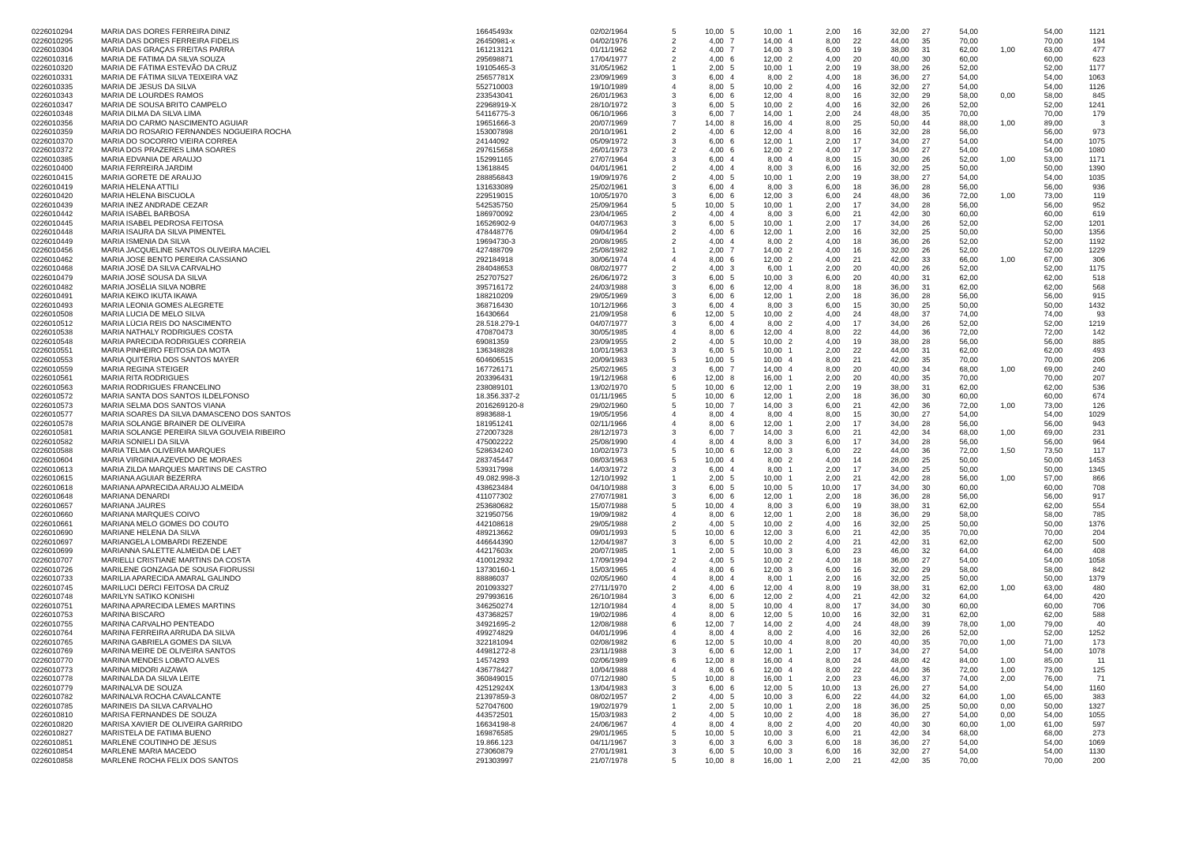| 0226010294 | MARIA DAS DORES FERREIRA DINIZ | 16645493x | 02/02/1964 | 5 | 10,00 | 5 | 10,00 | 1 | 2,00 | 16 | 32,00 | 27 | 54,00 | | 54,00 | 1121 |
| 0226010295 | MARIA DAS DORES FERREIRA FIDELIS | 26450981-x | 04/02/1976 | 2 | 4,00 | 7 | 14,00 | 4 | 8,00 | 22 | 44,00 | 35 | 70,00 | | 70,00 | 194 |
| 0226010304 | MARIA DAS GRAÇAS FREITAS PARRA | 161213121 | 01/11/1962 | 2 | 4,00 | 7 | 14,00 | 3 | 6,00 | 19 | 38,00 | 31 | 62,00 | 1,00 | 63,00 | 477 |
| 0226010316 | MARIA DE FATIMA DA SILVA SOUZA | 295698871 | 17/04/1977 | 2 | 4,00 | 6 | 12,00 | 2 | 4,00 | 20 | 40,00 | 30 | 60,00 | | 60,00 | 623 |
| 0226010320 | MARIA DE FÁTIMA ESTEVÃO DA CRUZ | 19105465-3 | 31/05/1962 | 1 | 2,00 | 5 | 10,00 | 1 | 2,00 | 19 | 38,00 | 26 | 52,00 | | 52,00 | 1177 |
| 0226010331 | MARIA DE FÁTIMA SILVA TEIXEIRA VAZ | 25657781X | 23/09/1969 | 3 | 6,00 | 4 | 8,00 | 2 | 4,00 | 18 | 36,00 | 27 | 54,00 | | 54,00 | 1063 |
| 0226010335 | MARIA DE JESUS DA SILVA | 552710003 | 19/10/1989 | 4 | 8,00 | 5 | 10,00 | 2 | 4,00 | 16 | 32,00 | 27 | 54,00 | | 54,00 | 1126 |
| 0226010343 | MARIA DE LOURDES RAMOS | 233543041 | 26/01/1963 | 3 | 6,00 | 6 | 12,00 | 4 | 8,00 | 16 | 32,00 | 29 | 58,00 | 0,00 | 58,00 | 845 |
| 0226010347 | MARIA DE SOUSA BRITO CAMPELO | 22968919-X | 28/10/1972 | 3 | 6,00 | 5 | 10,00 | 2 | 4,00 | 16 | 32,00 | 26 | 52,00 | | 52,00 | 1241 |
| 0226010348 | MARIA DILMA DA SILVA LIMA | 54116775-3 | 06/10/1966 | 3 | 6,00 | 7 | 14,00 | 1 | 2,00 | 24 | 48,00 | 35 | 70,00 | | 70,00 | 179 |
| 0226010356 | MARIA DO CARMO NASCIMENTO AGUIAR | 19651666-3 | 20/07/1969 | 7 | 14,00 | 8 | 16,00 | 4 | 8,00 | 25 | 50,00 | 44 | 88,00 | 1,00 | 89,00 | 3 |
| 0226010359 | MARIA DO ROSARIO FERNANDES NOGUEIRA ROCHA | 153007898 | 20/10/1961 | 2 | 4,00 | 6 | 12,00 | 4 | 8,00 | 16 | 32,00 | 28 | 56,00 | | 56,00 | 973 |
| 0226010370 | MARIA DO SOCORRO VIEIRA CORREA | 24144092 | 05/09/1972 | 3 | 6,00 | 6 | 12,00 | 1 | 2,00 | 17 | 34,00 | 27 | 54,00 | | 54,00 | 1075 |
| 0226010372 | MARIA DOS PRAZERES LIMA SOARES | 297615658 | 26/01/1973 | 2 | 4,00 | 6 | 12,00 | 2 | 4,00 | 17 | 34,00 | 27 | 54,00 | | 54,00 | 1080 |
| 0226010385 | MARIA EDVANIA DE ARAUJO | 152991165 | 27/07/1964 | 3 | 6,00 | 4 | 8,00 | 4 | 8,00 | 15 | 30,00 | 26 | 52,00 | 1,00 | 53,00 | 1171 |
| 0226010400 | MARIA FERREIRA JARDIM | 13618845 | 04/01/1961 | 2 | 4,00 | 4 | 8,00 | 3 | 6,00 | 16 | 32,00 | 25 | 50,00 | | 50,00 | 1390 |
| 0226010415 | MARIA GORETE DE ARAUJO | 288856843 | 19/09/1976 | 2 | 4,00 | 5 | 10,00 | 1 | 2,00 | 19 | 38,00 | 27 | 54,00 | | 54,00 | 1035 |
| 0226010419 | MARIA HELENA ATTILI | 131633089 | 25/02/1961 | 3 | 6,00 | 4 | 8,00 | 3 | 6,00 | 18 | 36,00 | 28 | 56,00 | | 56,00 | 936 |
| 0226010420 | MARIA HELENA BISCUOLA | 229519015 | 10/05/1970 | 3 | 6,00 | 6 | 12,00 | 3 | 6,00 | 24 | 48,00 | 36 | 72,00 | 1,00 | 73,00 | 119 |
| 0226010439 | MARIA INEZ ANDRADE CEZAR | 542535750 | 25/09/1964 | 5 | 10,00 | 5 | 10,00 | 1 | 2,00 | 17 | 34,00 | 28 | 56,00 | | 56,00 | 952 |
| 0226010442 | MARIA ISABEL BARBOSA | 186970092 | 23/04/1965 | 2 | 4,00 | 4 | 8,00 | 3 | 6,00 | 21 | 42,00 | 30 | 60,00 | | 60,00 | 619 |
| 0226010445 | MARIA ISABEL PEDROSA FEITOSA | 16526902-9 | 04/07/1963 | 3 | 6,00 | 5 | 10,00 | 1 | 2,00 | 17 | 34,00 | 26 | 52,00 | | 52,00 | 1201 |
| 0226010448 | MARIA ISAURA DA SILVA PIMENTEL | 478448776 | 09/04/1964 | 2 | 4,00 | 6 | 12,00 | 1 | 2,00 | 16 | 32,00 | 25 | 50,00 | | 50,00 | 1356 |
| 0226010449 | MARIA ISMENIA DA SILVA | 19694730-3 | 20/08/1965 | 2 | 4,00 | 4 | 8,00 | 2 | 4,00 | 18 | 36,00 | 26 | 52,00 | | 52,00 | 1192 |
| 0226010456 | MARIA JACQUELINE SANTOS OLIVEIRA MACIEL | 427488709 | 25/08/1982 | 1 | 2,00 | 7 | 14,00 | 2 | 4,00 | 16 | 32,00 | 26 | 52,00 | | 52,00 | 1229 |
| 0226010462 | MARIA JOSE BENTO PEREIRA CASSIANO | 292184918 | 30/06/1974 | 4 | 8,00 | 6 | 12,00 | 2 | 4,00 | 21 | 42,00 | 33 | 66,00 | 1,00 | 67,00 | 306 |
| 0226010468 | MARIA JOSÉ DA SILVA CARVALHO | 284048653 | 08/02/1977 | 2 | 4,00 | 3 | 6,00 | 1 | 2,00 | 20 | 40,00 | 26 | 52,00 | | 52,00 | 1175 |
| 0226010479 | MARIA JOSÉ SOUSA DA SILVA | 252707527 | 26/06/1972 | 3 | 6,00 | 5 | 10,00 | 3 | 6,00 | 20 | 40,00 | 31 | 62,00 | | 62,00 | 518 |
| 0226010482 | MARIA JOSÉLIA SILVA NOBRE | 395716172 | 24/03/1988 | 3 | 6,00 | 6 | 12,00 | 4 | 8,00 | 18 | 36,00 | 31 | 62,00 | | 62,00 | 568 |
| 0226010491 | MARIA KEIKO IKUTA IKAWA | 188210209 | 29/05/1969 | 3 | 6,00 | 6 | 12,00 | 1 | 2,00 | 18 | 36,00 | 28 | 56,00 | | 56,00 | 915 |
| 0226010493 | MARIA LEONIA GOMES ALEGRETE | 368716430 | 10/12/1966 | 3 | 6,00 | 4 | 8,00 | 3 | 6,00 | 15 | 30,00 | 25 | 50,00 | | 50,00 | 1432 |
| 0226010508 | MARIA LUCIA DE MELO SILVA | 16430664 | 21/09/1958 | 6 | 12,00 | 5 | 10,00 | 2 | 4,00 | 24 | 48,00 | 37 | 74,00 | | 74,00 | 93 |
| 0226010512 | MARIA LÚCIA REIS DO NASCIMENTO | 28.518.279-1 | 04/07/1977 | 3 | 6,00 | 4 | 8,00 | 2 | 4,00 | 17 | 34,00 | 26 | 52,00 | | 52,00 | 1219 |
| 0226010538 | MARIA NATHALY RODRIGUES COSTA | 470870473 | 30/05/1985 | 4 | 8,00 | 6 | 12,00 | 4 | 8,00 | 22 | 44,00 | 36 | 72,00 | | 72,00 | 142 |
| 0226010548 | MARIA PARECIDA RODRIGUES CORREIA | 69081359 | 23/09/1955 | 2 | 4,00 | 5 | 10,00 | 2 | 4,00 | 19 | 38,00 | 28 | 56,00 | | 56,00 | 885 |
| 0226010551 | MARIA PINHEIRO FEITOSA DA MOTA | 136348828 | 10/01/1963 | 3 | 6,00 | 5 | 10,00 | 1 | 2,00 | 22 | 44,00 | 31 | 62,00 | | 62,00 | 493 |
| 0226010553 | MARIA QUITÉRIA DOS SANTOS MAYER | 604606515 | 20/09/1983 | 5 | 10,00 | 5 | 10,00 | 4 | 8,00 | 21 | 42,00 | 35 | 70,00 | | 70,00 | 206 |
| 0226010559 | MARIA REGINA STEIGER | 167726171 | 25/02/1965 | 3 | 6,00 | 7 | 14,00 | 4 | 8,00 | 20 | 40,00 | 34 | 68,00 | 1,00 | 69,00 | 240 |
| 0226010561 | MARIA RITA RODRIGUES | 203396431 | 19/12/1968 | 6 | 12,00 | 8 | 16,00 | 1 | 2,00 | 20 | 40,00 | 35 | 70,00 | | 70,00 | 207 |
| 0226010563 | MARIA RODRIGUES FRANCELINO | 238089101 | 13/02/1970 | 5 | 10,00 | 6 | 12,00 | 1 | 2,00 | 19 | 38,00 | 31 | 62,00 | | 62,00 | 536 |
| 0226010572 | MARIA SANTA DOS SANTOS ILDELFONSO | 18.356.337-2 | 01/11/1965 | 5 | 10,00 | 6 | 12,00 | 1 | 2,00 | 18 | 36,00 | 30 | 60,00 | | 60,00 | 674 |
| 0226010573 | MARIA SELMA DOS SANTOS VIANA | 2016269120-8 | 29/02/1960 | 5 | 10,00 | 7 | 14,00 | 3 | 6,00 | 21 | 42,00 | 36 | 72,00 | 1,00 | 73,00 | 126 |
| 0226010577 | MARIA SOARES DA SILVA DAMASCENO DOS SANTOS | 8983688-1 | 19/05/1956 | 4 | 8,00 | 4 | 8,00 | 4 | 8,00 | 15 | 30,00 | 27 | 54,00 | | 54,00 | 1029 |
| 0226010578 | MARIA SOLANGE BRAINER DE OLIVEIRA | 181951241 | 02/11/1966 | 4 | 8,00 | 6 | 12,00 | 1 | 2,00 | 17 | 34,00 | 28 | 56,00 | | 56,00 | 943 |
| 0226010581 | MARIA SOLANGE PEREIRA SILVA GOUVEIA RIBEIRO | 272007328 | 28/12/1973 | 3 | 6,00 | 7 | 14,00 | 3 | 6,00 | 21 | 42,00 | 34 | 68,00 | 1,00 | 69,00 | 231 |
| 0226010582 | MARIA SONIELI DA SILVA | 475002222 | 25/08/1990 | 4 | 8,00 | 4 | 8,00 | 3 | 6,00 | 17 | 34,00 | 28 | 56,00 | | 56,00 | 964 |
| 0226010588 | MARIA TELMA OLIVEIRA MARQUES | 528634240 | 10/02/1973 | 5 | 10,00 | 6 | 12,00 | 3 | 6,00 | 22 | 44,00 | 36 | 72,00 | 1,50 | 73,50 | 117 |
| 0226010604 | MARIA VIRGINIA AZEVEDO DE MORAES | 283745447 | 08/03/1963 | 5 | 10,00 | 4 | 8,00 | 2 | 4,00 | 14 | 28,00 | 25 | 50,00 | | 50,00 | 1453 |
| 0226010613 | MARIA ZILDA MARQUES MARTINS DE CASTRO | 539317998 | 14/03/1972 | 3 | 6,00 | 4 | 8,00 | 1 | 2,00 | 17 | 34,00 | 25 | 50,00 | | 50,00 | 1345 |
| 0226010615 | MARIANA AGUIAR BEZERRA | 49.082.998-3 | 12/10/1992 | 1 | 2,00 | 5 | 10,00 | 1 | 2,00 | 21 | 42,00 | 28 | 56,00 | 1,00 | 57,00 | 866 |
| 0226010618 | MARIANA APARECIDA ARAUJO ALMEIDA | 438623484 | 04/10/1988 | 3 | 6,00 | 5 | 10,00 | 5 | 10,00 | 17 | 34,00 | 30 | 60,00 | | 60,00 | 708 |
| 0226010648 | MARIANA DENARDI | 411077302 | 27/07/1981 | 3 | 6,00 | 6 | 12,00 | 1 | 2,00 | 18 | 36,00 | 28 | 56,00 | | 56,00 | 917 |
| 0226010657 | MARIANA JAURES | 253680682 | 15/07/1988 | 5 | 10,00 | 4 | 8,00 | 3 | 6,00 | 19 | 38,00 | 31 | 62,00 | | 62,00 | 554 |
| 0226010660 | MARIANA MARQUES COIVO | 321950756 | 19/09/1982 | 4 | 8,00 | 6 | 12,00 | 1 | 2,00 | 18 | 36,00 | 29 | 58,00 | | 58,00 | 785 |
| 0226010661 | MARIANA MELO GOMES DO COUTO | 442108618 | 29/05/1988 | 2 | 4,00 | 5 | 10,00 | 2 | 4,00 | 16 | 32,00 | 25 | 50,00 | | 50,00 | 1376 |
| 0226010690 | MARIANE HELENA DA SILVA | 489213662 | 09/01/1993 | 5 | 10,00 | 6 | 12,00 | 3 | 6,00 | 21 | 42,00 | 35 | 70,00 | | 70,00 | 204 |
| 0226010697 | MARIANGELA LOMBARDI REZENDE | 446644390 | 12/04/1987 | 3 | 6,00 | 5 | 10,00 | 2 | 4,00 | 21 | 42,00 | 31 | 62,00 | | 62,00 | 500 |
| 0226010699 | MARIANNA SALETTE ALMEIDA DE LAET | 44217603x | 20/07/1985 | 1 | 2,00 | 5 | 10,00 | 3 | 6,00 | 23 | 46,00 | 32 | 64,00 | | 64,00 | 408 |
| 0226010707 | MARIELLI CRISTIANE MARTINS DA COSTA | 410012932 | 17/09/1994 | 2 | 4,00 | 5 | 10,00 | 2 | 4,00 | 18 | 36,00 | 27 | 54,00 | | 54,00 | 1058 |
| 0226010726 | MARILENE GONZAGA DE SOUSA FIORUSSI | 13730160-1 | 15/03/1965 | 4 | 8,00 | 6 | 12,00 | 3 | 6,00 | 16 | 32,00 | 29 | 58,00 | | 58,00 | 842 |
| 0226010733 | MARILIA APARECIDA AMARAL GALINDO | 88886037 | 02/05/1960 | 4 | 8,00 | 4 | 8,00 | 1 | 2,00 | 16 | 32,00 | 25 | 50,00 | | 50,00 | 1379 |
| 0226010745 | MARILUCI DERCI FEITOSA DA CRUZ | 201093327 | 27/11/1970 | 2 | 4,00 | 6 | 12,00 | 4 | 8,00 | 19 | 38,00 | 31 | 62,00 | 1,00 | 63,00 | 480 |
| 0226010748 | MARILYN SATIKO KONISHI | 297993616 | 26/10/1984 | 3 | 6,00 | 6 | 12,00 | 2 | 4,00 | 21 | 42,00 | 32 | 64,00 | | 64,00 | 420 |
| 0226010751 | MARINA APARECIDA LEMES MARTINS | 346250274 | 12/10/1984 | 4 | 8,00 | 5 | 10,00 | 4 | 8,00 | 17 | 34,00 | 30 | 60,00 | | 60,00 | 706 |
| 0226010753 | MARINA BISCARO | 437368257 | 19/02/1986 | 4 | 8,00 | 6 | 12,00 | 5 | 10,00 | 16 | 32,00 | 31 | 62,00 | | 62,00 | 588 |
| 0226010755 | MARINA CARVALHO PENTEADO | 34921695-2 | 12/08/1988 | 6 | 12,00 | 7 | 14,00 | 2 | 4,00 | 24 | 48,00 | 39 | 78,00 | 1,00 | 79,00 | 40 |
| 0226010764 | MARINA FERREIRA ARRUDA DA SILVA | 499274829 | 04/01/1996 | 4 | 8,00 | 4 | 8,00 | 2 | 4,00 | 16 | 32,00 | 26 | 52,00 | | 52,00 | 1252 |
| 0226010765 | MARINA GABRIELA GOMES DA SILVA | 322181094 | 02/08/1982 | 6 | 12,00 | 5 | 10,00 | 4 | 8,00 | 20 | 40,00 | 35 | 70,00 | 1,00 | 71,00 | 173 |
| 0226010769 | MARINA MEIRE DE OLIVEIRA SANTOS | 44981272-8 | 23/11/1988 | 3 | 6,00 | 6 | 12,00 | 1 | 2,00 | 17 | 34,00 | 27 | 54,00 | | 54,00 | 1078 |
| 0226010770 | MARINA MENDES LOBATO ALVES | 14574293 | 02/06/1989 | 6 | 12,00 | 8 | 16,00 | 4 | 8,00 | 24 | 48,00 | 42 | 84,00 | 1,00 | 85,00 | 11 |
| 0226010773 | MARINA MIDORI AIZAWA | 436778427 | 10/04/1988 | 4 | 8,00 | 6 | 12,00 | 4 | 8,00 | 22 | 44,00 | 36 | 72,00 | 1,00 | 73,00 | 125 |
| 0226010778 | MARINALDA DA SILVA LEITE | 360849015 | 07/12/1980 | 5 | 10,00 | 8 | 16,00 | 1 | 2,00 | 23 | 46,00 | 37 | 74,00 | 2,00 | 76,00 | 71 |
| 0226010779 | MARINALVA DE SOUZA | 42512924X | 13/04/1983 | 3 | 6,00 | 6 | 12,00 | 5 | 10,00 | 13 | 26,00 | 27 | 54,00 | | 54,00 | 1160 |
| 0226010782 | MARINALVA ROCHA CAVALCANTE | 21397859-3 | 08/02/1957 | 2 | 4,00 | 5 | 10,00 | 3 | 6,00 | 22 | 44,00 | 32 | 64,00 | 1,00 | 65,00 | 383 |
| 0226010785 | MARINEIS DA SILVA CARVALHO | 527047600 | 19/02/1979 | 1 | 2,00 | 5 | 10,00 | 1 | 2,00 | 18 | 36,00 | 25 | 50,00 | 0,00 | 50,00 | 1327 |
| 0226010810 | MARISA FERNANDES DE SOUZA | 443572501 | 15/03/1983 | 2 | 4,00 | 5 | 10,00 | 2 | 4,00 | 18 | 36,00 | 27 | 54,00 | 0,00 | 54,00 | 1055 |
| 0226010820 | MARISA XAVIER DE OLIVEIRA GARRIDO | 16634198-8 | 24/06/1967 | 4 | 8,00 | 4 | 8,00 | 2 | 4,00 | 20 | 40,00 | 30 | 60,00 | 1,00 | 61,00 | 597 |
| 0226010827 | MARISTELA DE FATIMA BUENO | 169876585 | 29/01/1965 | 5 | 10,00 | 5 | 10,00 | 3 | 6,00 | 21 | 42,00 | 34 | 68,00 | | 68,00 | 273 |
| 0226010851 | MARLENE COUTINHO DE JESUS | 19.866.123 | 04/11/1967 | 3 | 6,00 | 3 | 6,00 | 3 | 6,00 | 18 | 36,00 | 27 | 54,00 | | 54,00 | 1069 |
| 0226010854 | MARLENE MARIA MACEDO | 273060879 | 27/01/1981 | 3 | 6,00 | 5 | 10,00 | 3 | 6,00 | 16 | 32,00 | 27 | 54,00 | | 54,00 | 1130 |
| 0226010858 | MARLENE ROCHA FELIX DOS SANTOS | 291303997 | 21/07/1978 | 5 | 10,00 | 8 | 16,00 | 1 | 2,00 | 21 | 42,00 | 35 | 70,00 | | 70,00 | 200 |